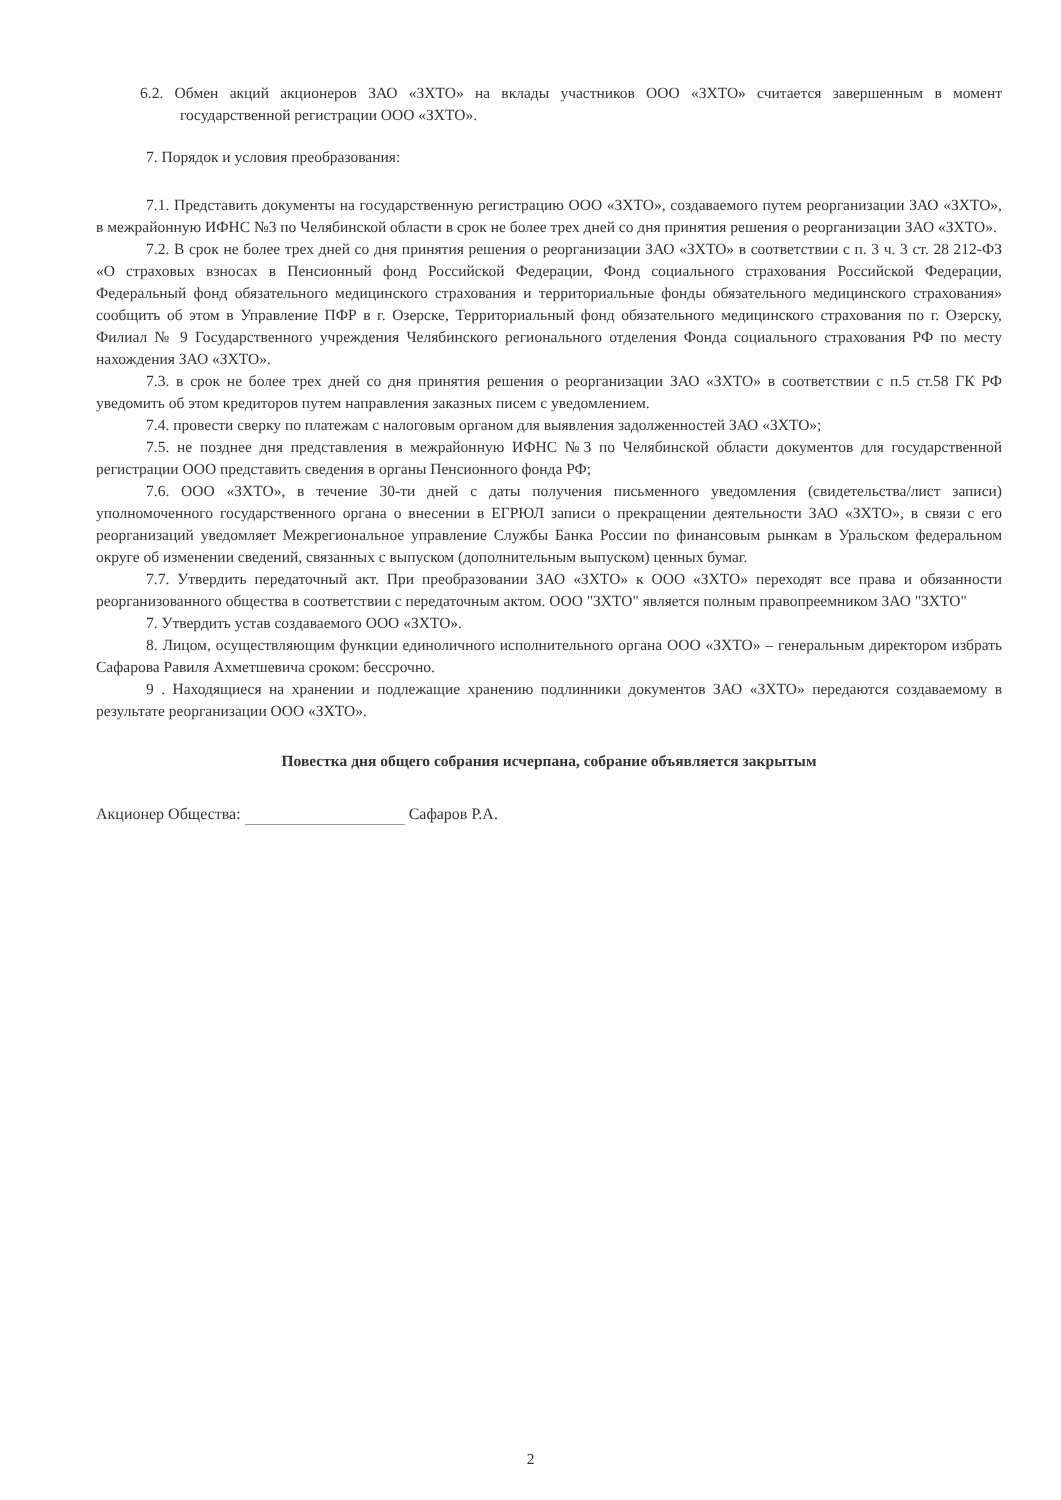6.2. Обмен акций акционеров ЗАО «ЗХТО» на вклады участников ООО «ЗХТО» считается завершенным в момент государственной регистрации ООО «ЗХТО».
7. Порядок и условия преобразования:
7.1. Представить документы на государственную регистрацию ООО «ЗХТО», создаваемого путем реорганизации ЗАО «ЗХТО», в межрайонную ИФНС №3 по Челябинской области в срок не более трех дней со дня принятия решения о реорганизации ЗАО «ЗХТО».
7.2. В срок не более трех дней со дня принятия решения о реорганизации ЗАО «ЗХТО» в соответствии с п. 3 ч. 3 ст. 28 212-ФЗ «О страховых взносах в Пенсионный фонд Российской Федерации, Фонд социального страхования Российской Федерации, Федеральный фонд обязательного медицинского страхования и территориальные фонды обязательного медицинского страхования» сообщить об этом в Управление ПФР в г. Озерске, Территориальный фонд обязательного медицинского страхования по г. Озерску, Филиал № 9 Государственного учреждения Челябинского регионального отделения Фонда социального страхования РФ по месту нахождения ЗАО «ЗХТО».
7.3. в срок не более трех дней со дня принятия решения о реорганизации ЗАО «ЗХТО» в соответствии с п.5 ст.58 ГК РФ уведомить об этом кредиторов путем направления заказных писем с уведомлением.
7.4. провести сверку по платежам с налоговым органом для выявления задолженностей ЗАО «ЗХТО»;
7.5. не позднее дня представления в межрайонную ИФНС №3 по Челябинской области документов для государственной регистрации ООО представить сведения в органы Пенсионного фонда РФ;
7.6. ООО «ЗХТО», в течение 30-ти дней с даты получения письменного уведомления (свидетельства/лист записи) уполномоченного государственного органа о внесении в ЕГРЮЛ записи о прекращении деятельности ЗАО «ЗХТО», в связи с его реорганизаций уведомляет Межрегиональное управление Службы Банка России по финансовым рынкам в Уральском федеральном округе об изменении сведений, связанных с выпуском (дополнительным выпуском) ценных бумаг.
7.7. Утвердить передаточный акт. При преобразовании ЗАО «ЗХТО» к ООО «ЗХТО» переходят все права и обязанности реорганизованного общества в соответствии с передаточным актом. ООО "ЗХТО" является полным правопреемником ЗАО "ЗХТО"
7. Утвердить устав создаваемого ООО «ЗХТО».
8. Лицом, осуществляющим функции единоличного исполнительного органа ООО «ЗХТО» – генеральным директором избрать Сафарова Равиля Ахметшевича сроком: бессрочно.
9 . Находящиеся на хранении и подлежащие хранению подлинники документов ЗАО «ЗХТО» передаются создаваемому в результате реорганизации ООО «ЗХТО».
Повестка дня общего собрания исчерпана, собрание объявляется закрытым
Акционер Общества: Сафаров Р.А.
2